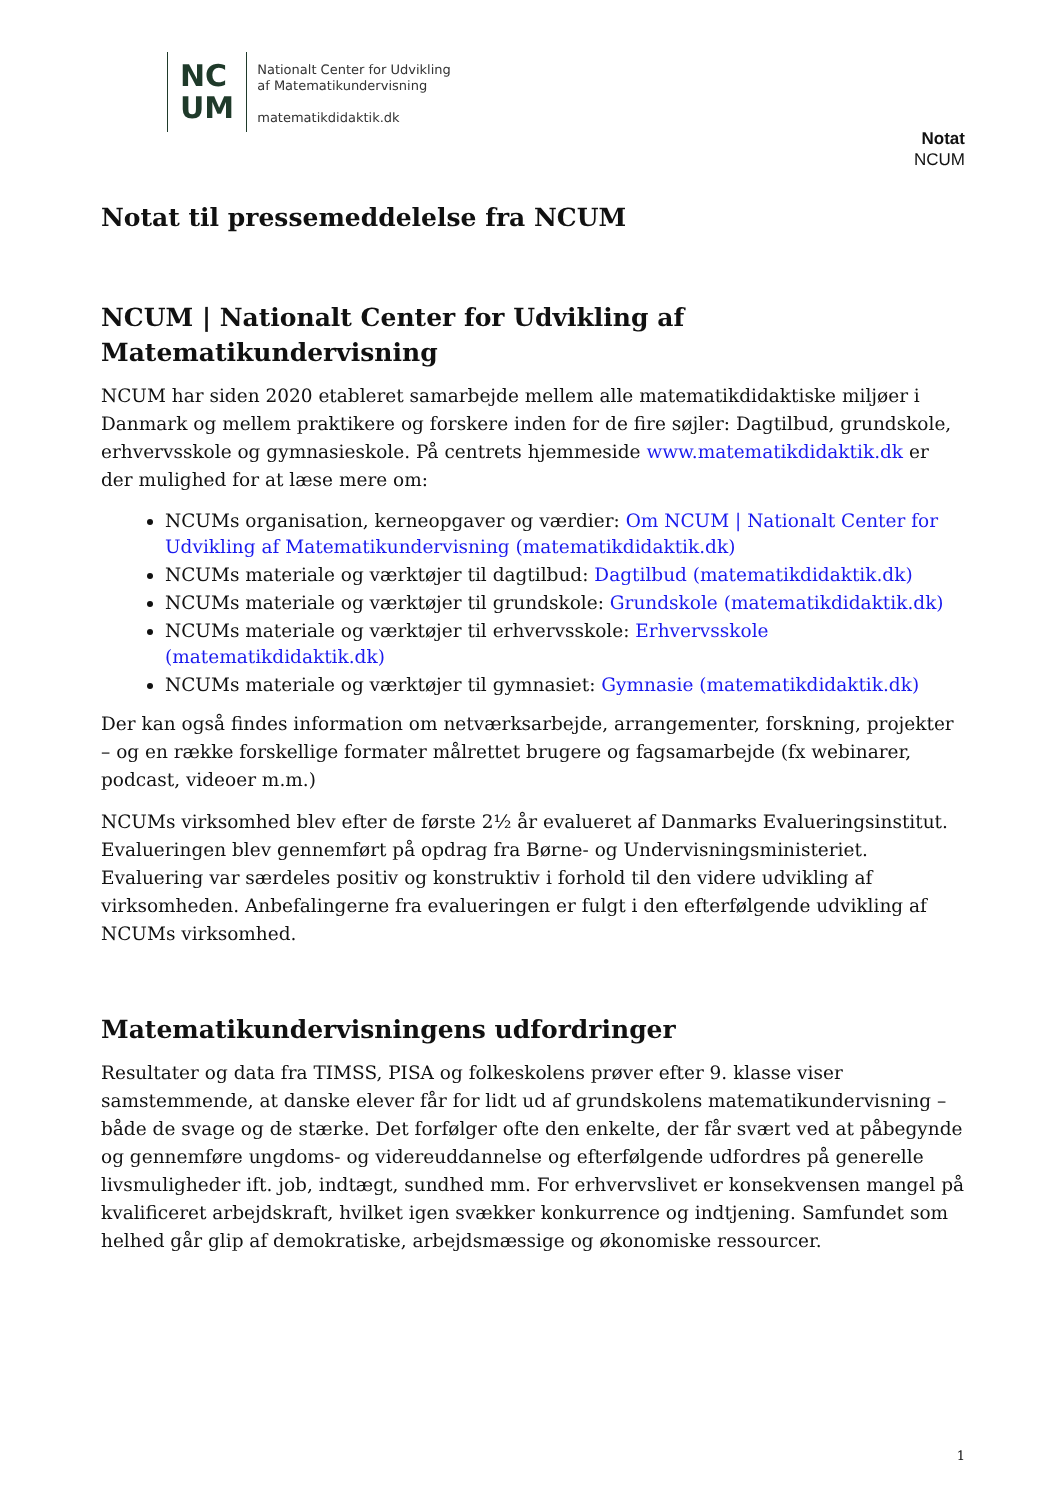NC
UM
Nationalt Center for Udvikling
af Matematikundervisning
matematikdidaktik.dk
Notat
NCUM
Notat til pressemeddelelse fra NCUM
NCUM | Nationalt Center for Udvikling af
Matematikundervisning
NCUM har siden 2020 etableret samarbejde mellem alle matematikdidaktiske miljøer i Danmark og mellem praktikere og forskere inden for de fire søjler: Dagtilbud, grundskole, erhvervsskole og gymnasieskole. På centrets hjemmeside www.matematikdidaktik.dk er der mulighed for at læse mere om:
NCUMs organisation, kerneopgaver og værdier: Om NCUM | Nationalt Center for Udvikling af Matematikundervisning (matematikdidaktik.dk)
NCUMs materiale og værktøjer til dagtilbud: Dagtilbud (matematikdidaktik.dk)
NCUMs materiale og værktøjer til grundskole: Grundskole (matematikdidaktik.dk)
NCUMs materiale og værktøjer til erhvervsskole: Erhvervsskole (matematikdidaktik.dk)
NCUMs materiale og værktøjer til gymnasiet: Gymnasie (matematikdidaktik.dk)
Der kan også findes information om netværksarbejde, arrangementer, forskning, projekter – og en række forskellige formater målrettet brugere og fagsamarbejde (fx webinarer, podcast, videoer m.m.)
NCUMs virksomhed blev efter de første 2½ år evalueret af Danmarks Evalueringsinstitut. Evalueringen blev gennemført på opdrag fra Børne- og Undervisningsministeriet. Evaluering var særdeles positiv og konstruktiv i forhold til den videre udvikling af virksomheden. Anbefalingerne fra evalueringen er fulgt i den efterfølgende udvikling af NCUMs virksomhed.
Matematikundervisningens udfordringer
Resultater og data fra TIMSS, PISA og folkeskolens prøver efter 9. klasse viser samstemmende, at danske elever får for lidt ud af grundskolens matematikundervisning – både de svage og de stærke. Det forfølger ofte den enkelte, der får svært ved at påbegynde og gennemføre ungdoms- og videreuddannelse og efterfølgende udfordres på generelle livsmuligheder ift. job, indtægt, sundhed mm. For erhvervslivet er konsekvensen mangel på kvalificeret arbejdskraft, hvilket igen svækker konkurrence og indtjening. Samfundet som helhed går glip af demokratiske, arbejdsmæssige og økonomiske ressourcer.
1